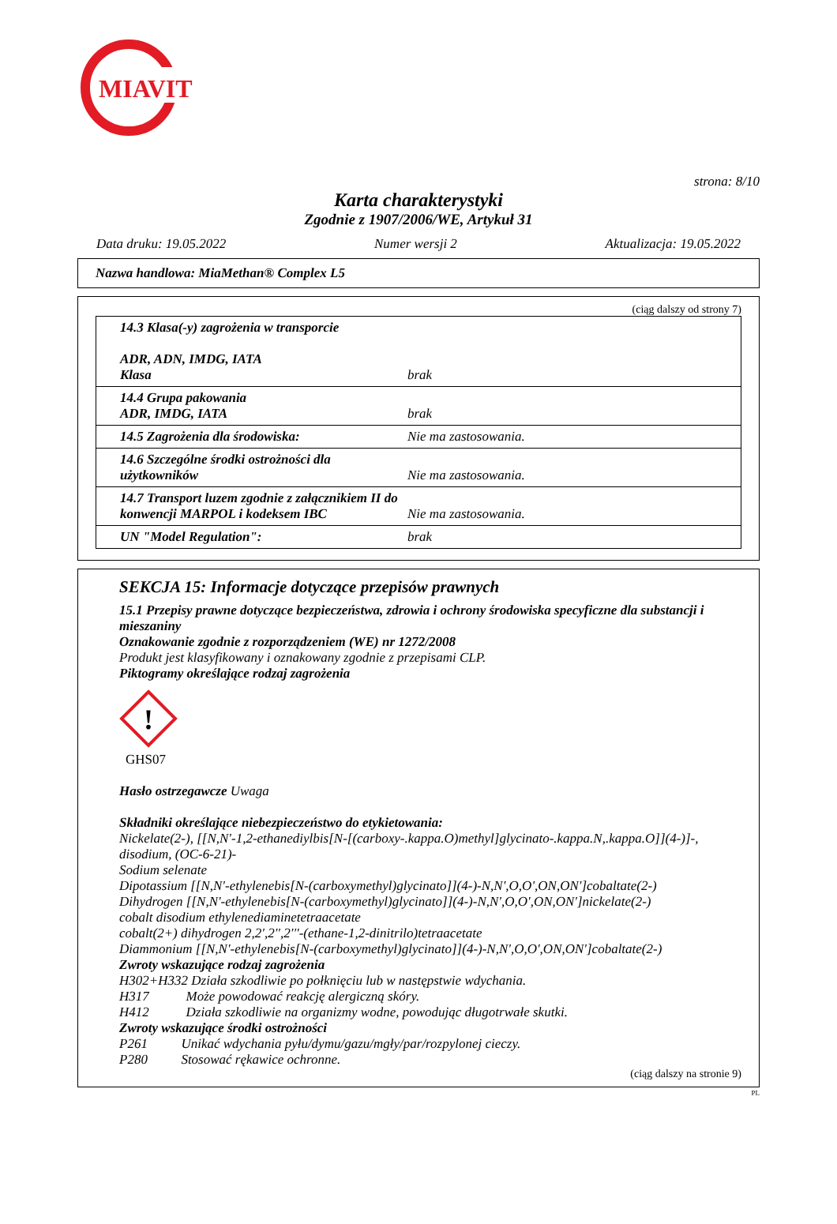MIAVIT
strona: 8/10
Karta charakterystyki
Zgodnie z 1907/2006/WE, Artykuł 31
Data druku: 19.05.2022 Numer wersji 2 Aktualizacja: 19.05.2022
Nazwa handlowa: MiaMethan® Complex L5
(ciąg dalszy od strony 7)
| 14.3 Klasa(-y) zagrożenia w transporcie ADR, ADN, IMDG, IATA Klasa | brak |
| 14.4 Grupa pakowania ADR, IMDG, IATA | brak |
| 14.5 Zagrożenia dla środowiska: | Nie ma zastosowania. |
| 14.6 Szczególne środki ostrożności dla użytkowników | Nie ma zastosowania. |
| 14.7 Transport luzem zgodnie z załącznikiem II do konwencji MARPOL i kodeksem IBC | Nie ma zastosowania. |
| UN "Model Regulation": | brak |
SEKCJA 15: Informacje dotyczące przepisów prawnych
15.1 Przepisy prawne dotyczące bezpieczeństwa, zdrowia i ochrony środowiska specyficzne dla substancji i mieszaniny
Oznakowanie zgodnie z rozporządzeniem (WE) nr 1272/2008
Produkt jest klasyfikowany i oznakowany zgodnie z przepisami CLP.
Piktogramy określające rodzaj zagrożenia
!
GHS07
Hasło ostrzegawcze Uwaga
Składniki określające niebezpieczeństwo do etykietowania:
Nickelate(2-), [[N,N'-1,2-ethanediylbis[N-[(carboxy-.kappa.O)methyl]glycinato-.kappa.N,.kappa.O]](4-)]-, disodium, (OC-6-21)-
Sodium selenate
Dipotassium [[N,N'-ethylenebis[N-(carboxymethyl)glycinato]](4-)-N,N',O,O',ON,ON']cobaltate(2-)
Dihydrogen [[N,N'-ethylenebis[N-(carboxymethyl)glycinato]](4-)-N,N',O,O',ON,ON']nickelate(2-)
cobalt disodium ethylenediaminetetraacetate
cobalt(2+) dihydrogen 2,2',2'',2'''-(ethane-1,2-dinitrilo)tetraacetate
Diammonium [[N,N'-ethylenebis[N-(carboxymethyl)glycinato]](4-)-N,N',O,O',ON,ON']cobaltate(2-)
Zwroty wskazujące rodzaj zagrożenia
H302+H332 Działa szkodliwie po połknięciu lub w następstwie wdychania.
H317 Może powodować reakcję alergiczną skóry.
H412 Działa szkodliwie na organizmy wodne, powodując długotrwałe skutki.
Zwroty wskazujące środki ostrożności
P261 Unikać wdychania pyłu/dymu/gazu/mgły/par/rozpylonej cieczy.
P280 Stosować rękawice ochronne.
(ciąg dalszy na stronie 9)
PL